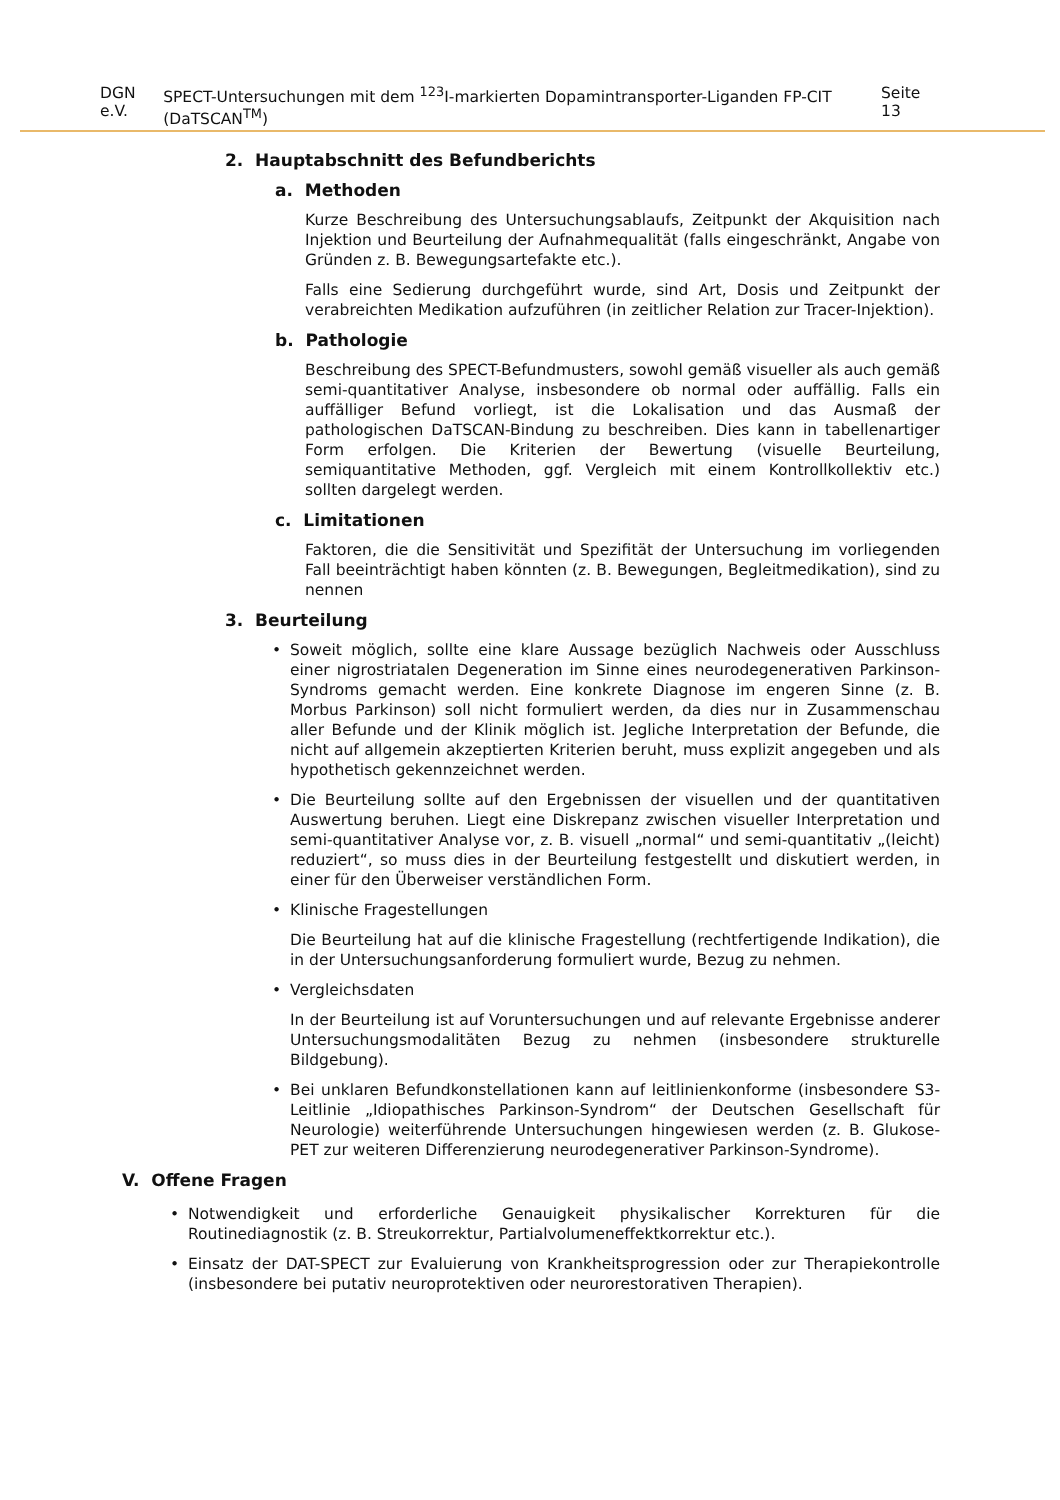DGN e.V. SPECT-Untersuchungen mit dem <sup>123</sup>I-markierten Dopamintransporter-Liganden FP-CIT (DaTSCAN<sup>TM</sup>) Seite 13
2. Hauptabschnitt des Befundberichts
a. Methoden
Kurze Beschreibung des Untersuchungsablaufs, Zeitpunkt der Akquisition nach Injektion und Beurteilung der Aufnahmequalität (falls eingeschränkt, Angabe von Gründen z. B. Bewegungsartefakte etc.).
Falls eine Sedierung durchgeführt wurde, sind Art, Dosis und Zeitpunkt der verabreichten Medikation aufzuführen (in zeitlicher Relation zur Tracer-Injektion).
b. Pathologie
Beschreibung des SPECT-Befundmusters, sowohl gemäß visueller als auch gemäß semi-quantitativer Analyse, insbesondere ob normal oder auffällig. Falls ein auffälliger Befund vorliegt, ist die Lokalisation und das Ausmaß der pathologischen DaTSCAN-Bindung zu beschreiben. Dies kann in tabellenartiger Form erfolgen. Die Kriterien der Bewertung (visuelle Beurteilung, semiquantitative Methoden, ggf. Vergleich mit einem Kontrollkollektiv etc.) sollten dargelegt werden.
c. Limitationen
Faktoren, die die Sensitivität und Spezifität der Untersuchung im vorliegenden Fall beeinträchtigt haben könnten (z. B. Bewegungen, Begleitmedikation), sind zu nennen
3. Beurteilung
• Soweit möglich, sollte eine klare Aussage bezüglich Nachweis oder Ausschluss einer nigrostriatalen Degeneration im Sinne eines neurodegenerativen Parkinson-Syndroms gemacht werden. Eine konkrete Diagnose im engeren Sinne (z. B. Morbus Parkinson) soll nicht formuliert werden, da dies nur in Zusammenschau aller Befunde und der Klinik möglich ist. Jegliche Interpretation der Befunde, die nicht auf allgemein akzeptierten Kriterien beruht, muss explizit angegeben und als hypothetisch gekennzeichnet werden.
• Die Beurteilung sollte auf den Ergebnissen der visuellen und der quantitativen Auswertung beruhen. Liegt eine Diskrepanz zwischen visueller Interpretation und semi-quantitativer Analyse vor, z. B. visuell „normal“ und semi-quantitativ „(leicht) reduziert“, so muss dies in der Beurteilung festgestellt und diskutiert werden, in einer für den Überweiser verständlichen Form.
• Klinische Fragestellungen
Die Beurteilung hat auf die klinische Fragestellung (rechtfertigende Indikation), die in der Untersuchungsanforderung formuliert wurde, Bezug zu nehmen.
• Vergleichsdaten
In der Beurteilung ist auf Voruntersuchungen und auf relevante Ergebnisse anderer Untersuchungsmodalitäten Bezug zu nehmen (insbesondere strukturelle Bildgebung).
• Bei unklaren Befundkonstellationen kann auf leitlinienkonforme (insbesondere S3-Leitlinie „Idiopathisches Parkinson-Syndrom“ der Deutschen Gesellschaft für Neurologie) weiterführende Untersuchungen hingewiesen werden (z. B. Glukose-PET zur weiteren Differenzierung neurodegenerativer Parkinson-Syndrome).
V. Offene Fragen
• Notwendigkeit und erforderliche Genauigkeit physikalischer Korrekturen für die Routinediagnostik (z. B. Streukorrektur, Partialvolumeneffektkorrektur etc.).
• Einsatz der DAT-SPECT zur Evaluierung von Krankheitsprogression oder zur Therapiekontrolle (insbesondere bei putativ neuroprotektiven oder neurorestorativen Therapien).